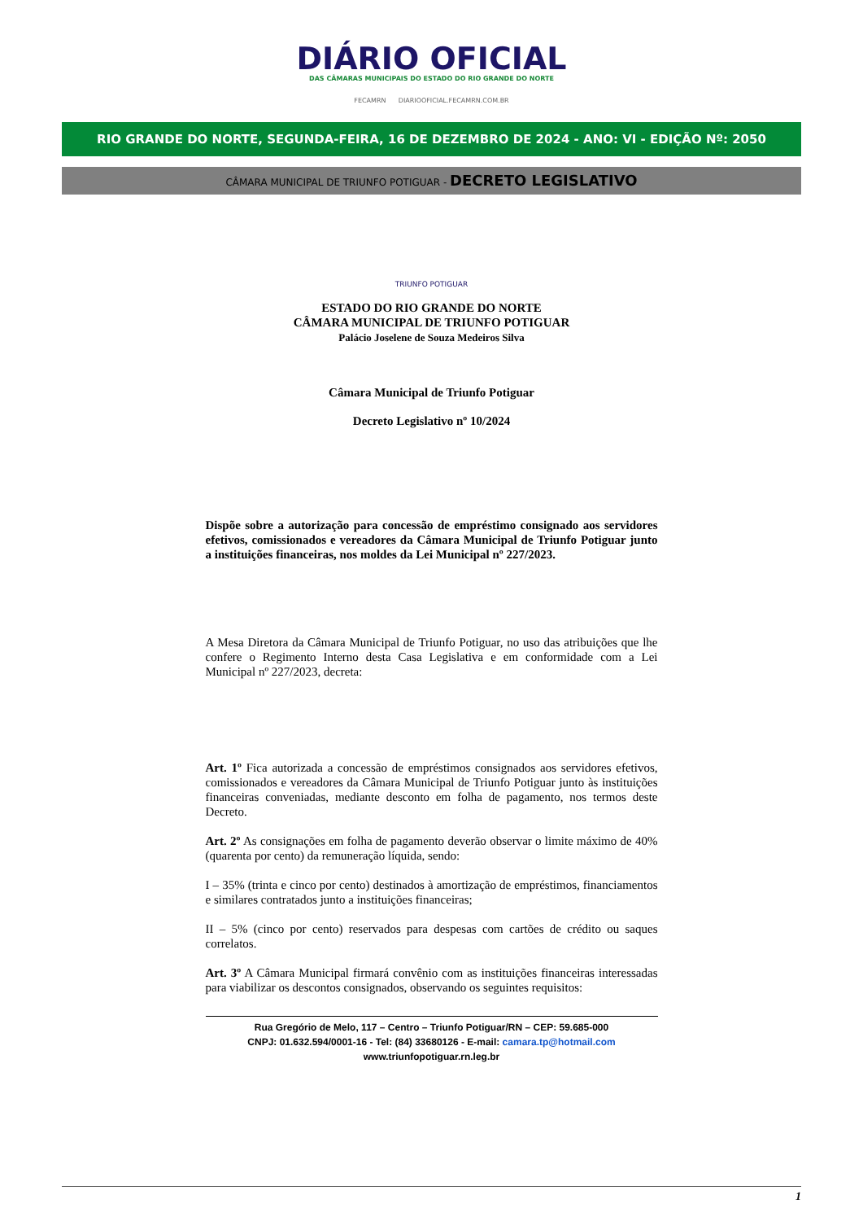DIÁRIO OFICIAL
DAS CÂMARAS MUNICIPAIS DO ESTADO DO RIO GRANDE DO NORTE
FECAMRN DIARIOOFICIAL.FECAMRN.COM.BR
RIO GRANDE DO NORTE, SEGUNDA-FEIRA, 16 DE DEZEMBRO DE 2024 - ANO: VI - EDIÇÃO Nº: 2050
CÂMARA MUNICIPAL DE TRIUNFO POTIGUAR - DECRETO LEGISLATIVO
TRIUNFO POTIGUAR
ESTADO DO RIO GRANDE DO NORTE
CÂMARA MUNICIPAL DE TRIUNFO POTIGUAR
Palácio Joselene de Souza Medeiros Silva
Câmara Municipal de Triunfo Potiguar
Decreto Legislativo nº 10/2024
Dispõe sobre a autorização para concessão de empréstimo consignado aos servidores efetivos, comissionados e vereadores da Câmara Municipal de Triunfo Potiguar junto a instituições financeiras, nos moldes da Lei Municipal nº 227/2023.
A Mesa Diretora da Câmara Municipal de Triunfo Potiguar, no uso das atribuições que lhe confere o Regimento Interno desta Casa Legislativa e em conformidade com a Lei Municipal nº 227/2023, decreta:
Art. 1º Fica autorizada a concessão de empréstimos consignados aos servidores efetivos, comissionados e vereadores da Câmara Municipal de Triunfo Potiguar junto às instituições financeiras conveniadas, mediante desconto em folha de pagamento, nos termos deste Decreto.
Art. 2º As consignações em folha de pagamento deverão observar o limite máximo de 40% (quarenta por cento) da remuneração líquida, sendo:
I – 35% (trinta e cinco por cento) destinados à amortização de empréstimos, financiamentos e similares contratados junto a instituições financeiras;
II – 5% (cinco por cento) reservados para despesas com cartões de crédito ou saques correlatos.
Art. 3º A Câmara Municipal firmará convênio com as instituições financeiras interessadas para viabilizar os descontos consignados, observando os seguintes requisitos:
Rua Gregório de Melo, 117 – Centro – Triunfo Potiguar/RN – CEP: 59.685-000
CNPJ: 01.632.594/0001-16 - Tel: (84) 33680126 - E-mail: camara.tp@hotmail.com
www.triunfopotiguar.rn.leg.br
1